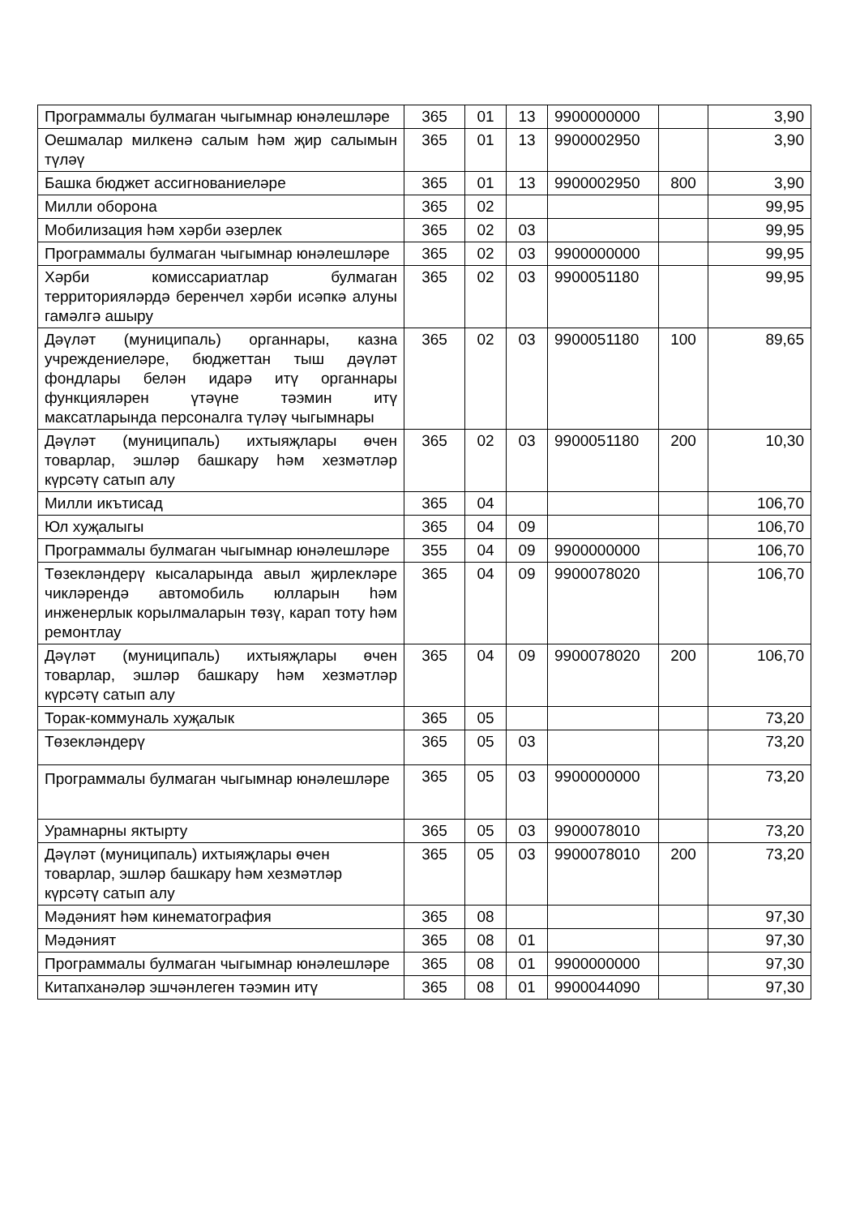| Программалы булмаган чыгымнар юнәлешләре | 365 | 01 | 13 | 9900000000 | | 3,90 |
| Оешмалар милкенә салым һәм җир салымын түләү | 365 | 01 | 13 | 9900002950 | | 3,90 |
| Башка бюджет ассигнованиеләре | 365 | 01 | 13 | 9900002950 | 800 | 3,90 |
| Милли оборона | 365 | 02 | | | | 99,95 |
| Мобилизация һәм хәрби әзерлек | 365 | 02 | 03 | | | 99,95 |
| Программалы булмаган чыгымнар юнәлешләре | 365 | 02 | 03 | 9900000000 | | 99,95 |
| Хәрби комиссариатлар булмаган территорияләрдә беренчел хәрби исәпкә алуны гамәлгә ашыру | 365 | 02 | 03 | 9900051180 | | 99,95 |
| Дәүләт (муниципаль) органнары, казна учреждениеләре, бюджеттан тыш дәүләт фондлары белән идарә итү органнары функцияләрен үтәүне тәэмин итү максатларында персоналга түләү чыгымнары | 365 | 02 | 03 | 9900051180 | 100 | 89,65 |
| Дәүләт (муниципаль) ихтыяҗлары өчен товарлар, эшләр башкару һәм хезмәтләр күрсәтү сатып алу | 365 | 02 | 03 | 9900051180 | 200 | 10,30 |
| Милли икътисад | 365 | 04 | | | | 106,70 |
| Юл хуҗалыгы | 365 | 04 | 09 | | | 106,70 |
| Программалы булмаган чыгымнар юнәлешләре | 355 | 04 | 09 | 9900000000 | | 106,70 |
| Төзекләндерү кысаларында авыл җирлекләре чикләрендә автомобиль юлларын һәм инженерлык корылмаларын төзү, карап тоту һәм ремонтлау | 365 | 04 | 09 | 9900078020 | | 106,70 |
| Дәүләт (муниципаль) ихтыяҗлары өчен товарлар, эшләр башкару һәм хезмәтләр күрсәтү сатып алу | 365 | 04 | 09 | 9900078020 | 200 | 106,70 |
| Торак-коммуналь хуҗалык | 365 | 05 | | | | 73,20 |
| Төзекләндерү | 365 | 05 | 03 | | | 73,20 |
| Программалы булмаган чыгымнар юнәлешләре | 365 | 05 | 03 | 9900000000 | | 73,20 |
| Урамнарны яктырту | 365 | 05 | 03 | 9900078010 | | 73,20 |
| Дәүләт (муниципаль) ихтыяҗлары өчен товарлар, эшләр башкару һәм хезмәтләр күрсәтү сатып алу | 365 | 05 | 03 | 9900078010 | 200 | 73,20 |
| Мәдәният һәм кинематография | 365 | 08 | | | | 97,30 |
| Мәдәният | 365 | 08 | 01 | | | 97,30 |
| Программалы булмаган чыгымнар юнәлешләре | 365 | 08 | 01 | 9900000000 | | 97,30 |
| Китапханәләр эшчәнлеген тәэмин итү | 365 | 08 | 01 | 9900044090 | | 97,30 |